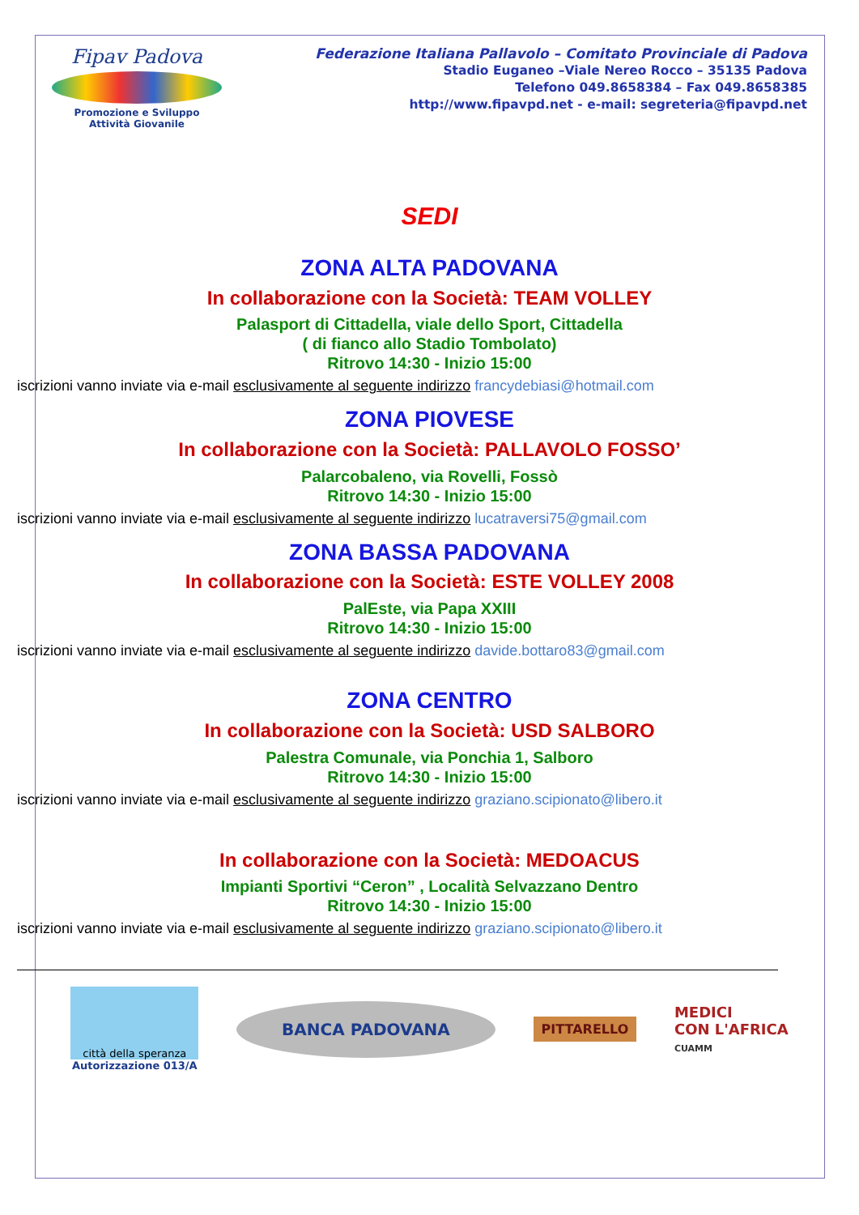Fipav Padova
Promozione e Sviluppo
Attività Giovanile
Federazione Italiana Pallavolo – Comitato Provinciale di Padova
Stadio Euganeo –Viale Nereo Rocco – 35135 Padova
Telefono 049.8658384 – Fax 049.8658385
http://www.fipavpd.net - e-mail: segreteria@fipavpd.net
SEDI
ZONA ALTA PADOVANA
In collaborazione con la Società: TEAM VOLLEY
Palasport di Cittadella, viale dello Sport, Cittadella
( di fianco allo Stadio Tombolato)
Ritrovo 14:30 - Inizio 15:00
iscrizioni vanno inviate via e-mail esclusivamente al seguente indirizzo francydebiasi@hotmail.com
ZONA PIOVESE
In collaborazione con la Società: PALLAVOLO FOSSO’
Palarcobaleno, via Rovelli, Fossò
Ritrovo 14:30 - Inizio 15:00
iscrizioni vanno inviate via e-mail esclusivamente al seguente indirizzo lucatraversi75@gmail.com
ZONA BASSA PADOVANA
In collaborazione con la Società: ESTE VOLLEY 2008
PalEste, via Papa XXIII
Ritrovo 14:30 - Inizio 15:00
iscrizioni vanno inviate via e-mail esclusivamente al seguente indirizzo davide.bottaro83@gmail.com
ZONA CENTRO
In collaborazione con la Società: USD SALBORO
Palestra Comunale, via Ponchia 1, Salboro
Ritrovo 14:30 - Inizio 15:00
iscrizioni vanno inviate via e-mail esclusivamente al seguente indirizzo graziano.scipionato@libero.it
In collaborazione con la Società: MEDOACUS
Impianti Sportivi “Ceron” , Località Selvazzano Dentro
Ritrovo 14:30 - Inizio 15:00
iscrizioni vanno inviate via e-mail esclusivamente al seguente indirizzo graziano.scipionato@libero.it
città della speranza
Autorizzazione 013/A
BANCA PADOVANA
PITTARELLO
MEDICI
CON L'AFRICA
CUAMM